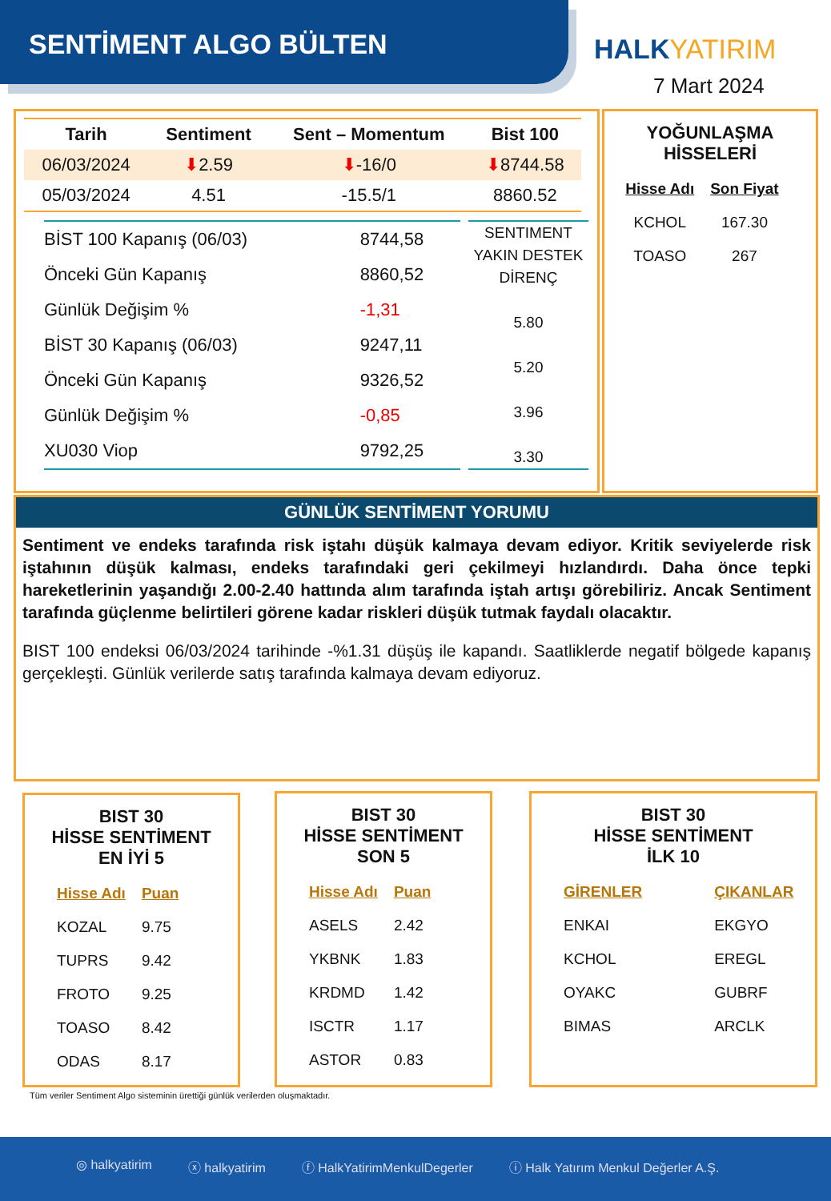SENTİMENT ALGO BÜLTEN HALKYATIRIM
7 Mart 2024
| Tarih | Sentiment | Sent – Momentum | Bist 100 |
| --- | --- | --- | --- |
| 06/03/2024 | ⬇ 2.59 | ⬇ -16/0 | ⬇ 8744.58 |
| 05/03/2024 | 4.51 | -15.5/1 | 8860.52 |
| BİST 100 Kapanış (06/03) | 8744,58 |
| Önceki Gün Kapanış | 8860,52 |
| Günlük Değişim % | -1,31 |
| BİST 30 Kapanış (06/03) | 9247,11 |
| Önceki Gün Kapanış | 9326,52 |
| Günlük Değişim % | -0,85 |
| XU030 Viop | 9792,25 |
SENTIMENT
YAKIN DESTEK
DİRENÇ
5.80
5.20
3.96
3.30
YOĞUNLAŞMA
HİSSELERİ
| Hisse Adı | Son Fiyat |
| KCHOL | 167.30 |
| TOASO | 267 |
GÜNLÜK SENTİMENT YORUMU
Sentiment ve endeks tarafında risk iştahı düşük kalmaya devam ediyor. Kritik seviyelerde risk iştahının düşük kalması, endeks tarafındaki geri çekilmeyi hızlandırdı. Daha önce tepki hareketlerinin yaşandığı 2.00-2.40 hattında alım tarafında iştah artışı görebiliriz. Ancak Sentiment tarafında güçlenme belirtileri görene kadar riskleri düşük tutmak faydalı olacaktır.
BIST 100 endeksi 06/03/2024 tarihinde -%1.31 düşüş ile kapandı. Saatliklerde negatif bölgede kapanış gerçekleşti. Günlük verilerde satış tarafında kalmaya devam ediyoruz.
BIST 30
HİSSE SENTİMENT
EN İYİ 5
| Hisse Adı | Puan |
| KOZAL | 9.75 |
| TUPRS | 9.42 |
| FROTO | 9.25 |
| TOASO | 8.42 |
| ODAS | 8.17 |
BIST 30
HİSSE SENTİMENT
SON 5
| Hisse Adı | Puan |
| ASELS | 2.42 |
| YKBNK | 1.83 |
| KRDMD | 1.42 |
| ISCTR | 1.17 |
| ASTOR | 0.83 |
BIST 30
HİSSE SENTİMENT
İLK 10
| GİRENLER | ÇIKANLAR |
| ENKAI | EKGYO |
| KCHOL | EREGL |
| OYAKC | GUBRF |
| BIMAS | ARCLK |
Tüm veriler Sentiment Algo sisteminin ürettiği günlük verilerden oluşmaktadır.
◎ halkyatirim ⓧ halkyatirim ⓕ HalkYatirimMenkulDegerler ⓘ Halk Yatırım Menkul Değerler A.Ş.